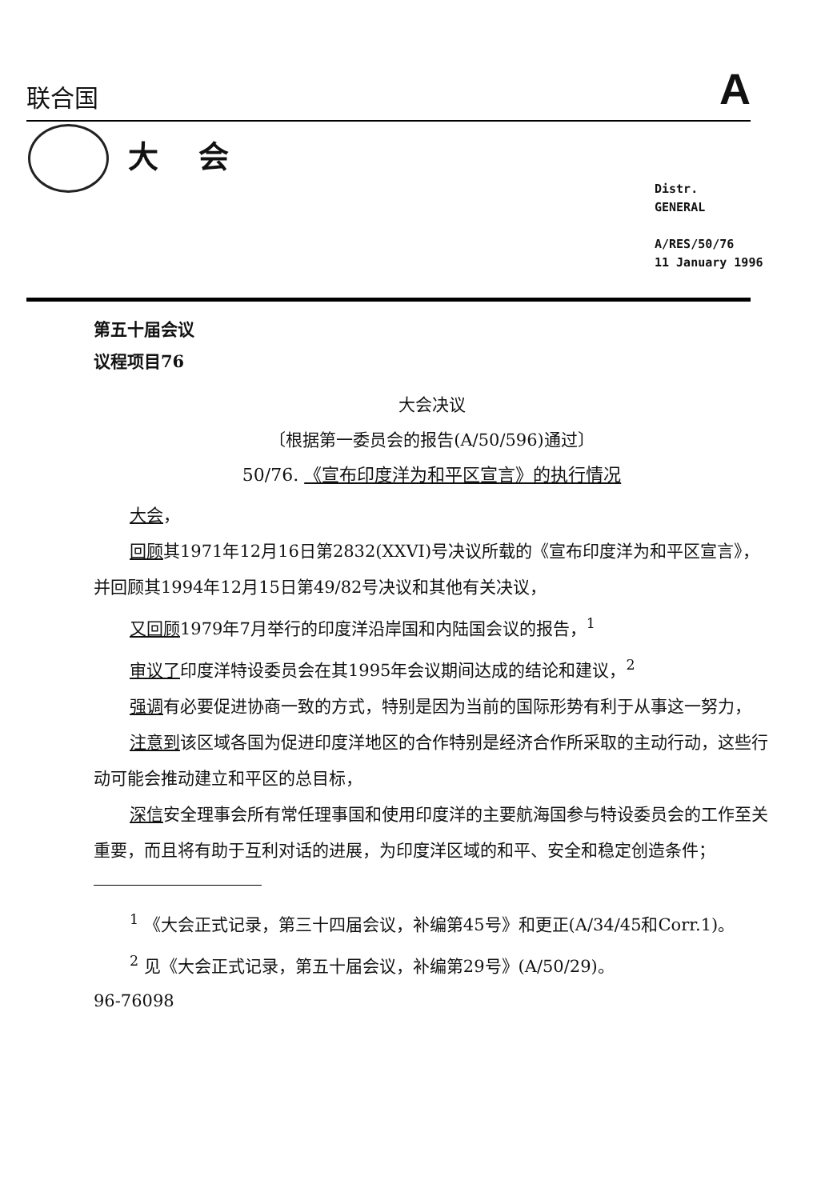联合国 A
大会
Distr.
GENERAL
A/RES/50/76
11 January 1996
第五十届会议
议程项目76
大会决议
〔根据第一委员会的报告(A/50/596)通过〕
50/76. 《宣布印度洋为和平区宣言》的执行情况
大会，
回顾其1971年12月16日第2832(XXVI)号决议所载的《宣布印度洋为和平区宣言》，并回顾其1994年12月15日第49/82号决议和其他有关决议，
又回顾1979年7月举行的印度洋沿岸国和内陆国会议的报告，<sup>1</sup>
审议了印度洋特设委员会在其1995年会议期间达成的结论和建议，<sup>2</sup>
强调有必要促进协商一致的方式，特别是因为当前的国际形势有利于从事这一努力，
注意到该区域各国为促进印度洋地区的合作特别是经济合作所采取的主动行动，这些行动可能会推动建立和平区的总目标，
深信安全理事会所有常任理事国和使用印度洋的主要航海国参与特设委员会的工作至关重要，而且将有助于互利对话的进展，为印度洋区域的和平、安全和稳定创造条件；
<sup>1</sup> 《大会正式记录，第三十四届会议，补编第45号》和更正(A/34/45和Corr.1)。
<sup>2</sup> 见《大会正式记录，第五十届会议，补编第29号》(A/50/29)。
96-76098